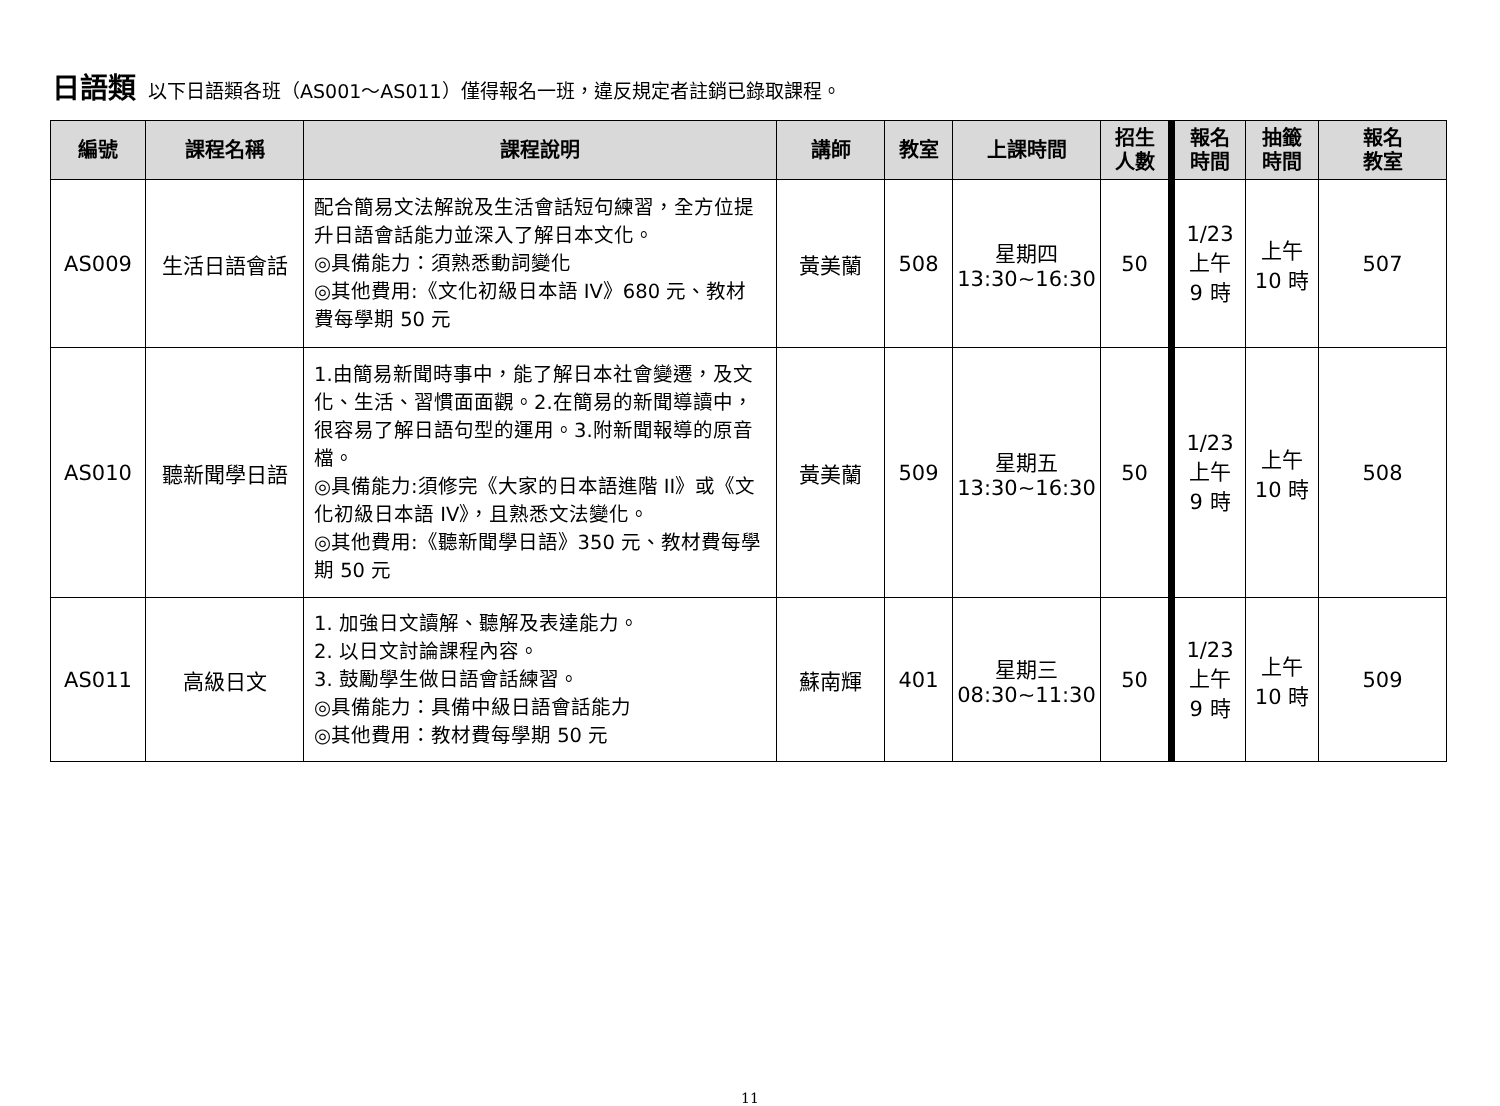日語類 以下日語類各班（AS001～AS011）僅得報名一班，違反規定者註銷已錄取課程。
| 編號 | 課程名稱 | 課程說明 | 講師 | 教室 | 上課時間 | 招生 人數 | 報名 時間 | 抽籤 時間 | 報名 教室 |
| --- | --- | --- | --- | --- | --- | --- | --- | --- | --- |
| AS009 | 生活日語會話 | 配合簡易文法解說及生活會話短句練習，全方位提升日語會話能力並深入了解日本文化。 ◎具備能力：須熟悉動詞變化 ◎其他費用:《文化初級日本語 IV》680 元、教材費每學期 50 元 | 黃美蘭 | 508 | 星期四 13:30~16:30 | 50 | 1/23 上午 9 時 | 上午 10 時 | 507 |
| AS010 | 聽新聞學日語 | 1.由簡易新聞時事中，能了解日本社會變遷，及文化、生活、習慣面面觀。2.在簡易的新聞導讀中，很容易了解日語句型的運用。3.附新聞報導的原音檔。 ◎具備能力:須修完《大家的日本語進階 II》或《文化初級日本語 IV》，且熟悉文法變化。 ◎其他費用:《聽新聞學日語》350 元、教材費每學期 50 元 | 黃美蘭 | 509 | 星期五 13:30~16:30 | 50 | 1/23 上午 9 時 | 上午 10 時 | 508 |
| AS011 | 高級日文 | 1. 加強日文讀解、聽解及表達能力。 2. 以日文討論課程內容。 3. 鼓勵學生做日語會話練習。 ◎具備能力：具備中級日語會話能力 ◎其他費用：教材費每學期 50 元 | 蘇南輝 | 401 | 星期三 08:30~11:30 | 50 | 1/23 上午 9 時 | 上午 10 時 | 509 |
11